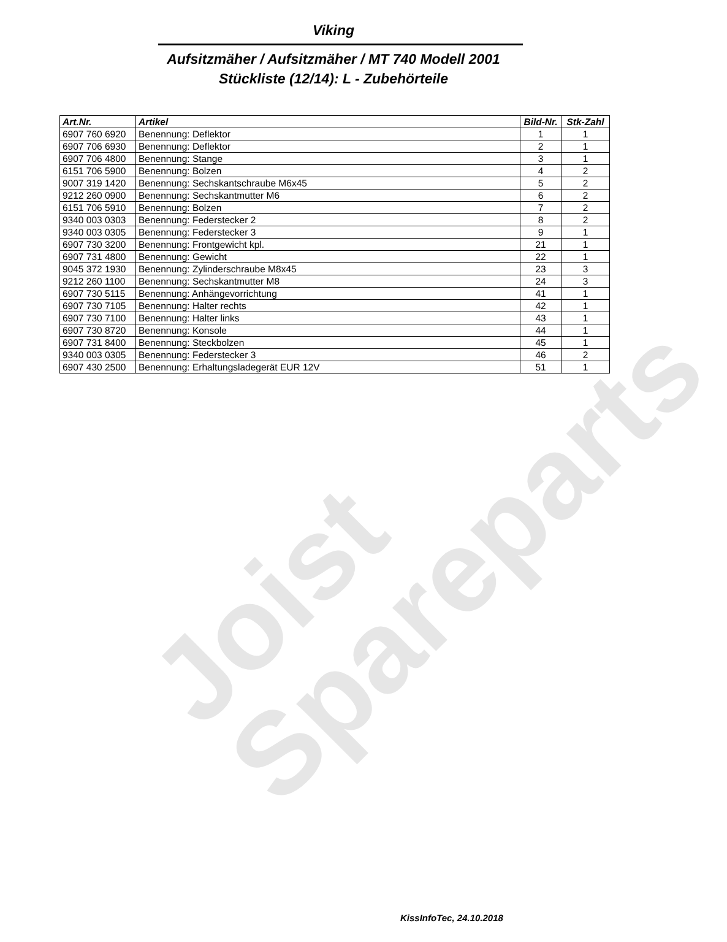Joist
Spareparts
Viking
Aufsitzmäher / Aufsitzmäher / MT 740 Modell 2001
Stückliste (12/14): L - Zubehörteile
| Art.Nr. | Artikel | Bild-Nr. | Stk-Zahl |
| --- | --- | --- | --- |
| 6907 760 6920 | Benennung: Deflektor | 1 | 1 |
| 6907 706 6930 | Benennung: Deflektor | 2 | 1 |
| 6907 706 4800 | Benennung: Stange | 3 | 1 |
| 6151 706 5900 | Benennung: Bolzen | 4 | 2 |
| 9007 319 1420 | Benennung: Sechskantschraube M6x45 | 5 | 2 |
| 9212 260 0900 | Benennung: Sechskantmutter M6 | 6 | 2 |
| 6151 706 5910 | Benennung: Bolzen | 7 | 2 |
| 9340 003 0303 | Benennung: Federstecker 2 | 8 | 2 |
| 9340 003 0305 | Benennung: Federstecker 3 | 9 | 1 |
| 6907 730 3200 | Benennung: Frontgewicht kpl. | 21 | 1 |
| 6907 731 4800 | Benennung: Gewicht | 22 | 1 |
| 9045 372 1930 | Benennung: Zylinderschraube M8x45 | 23 | 3 |
| 9212 260 1100 | Benennung: Sechskantmutter M8 | 24 | 3 |
| 6907 730 5115 | Benennung: Anhängevorrichtung | 41 | 1 |
| 6907 730 7105 | Benennung: Halter rechts | 42 | 1 |
| 6907 730 7100 | Benennung: Halter links | 43 | 1 |
| 6907 730 8720 | Benennung: Konsole | 44 | 1 |
| 6907 731 8400 | Benennung: Steckbolzen | 45 | 1 |
| 9340 003 0305 | Benennung: Federstecker 3 | 46 | 2 |
| 6907 430 2500 | Benennung: Erhaltungsladegerät EUR 12V | 51 | 1 |
KissInfoTec, 24.10.2018